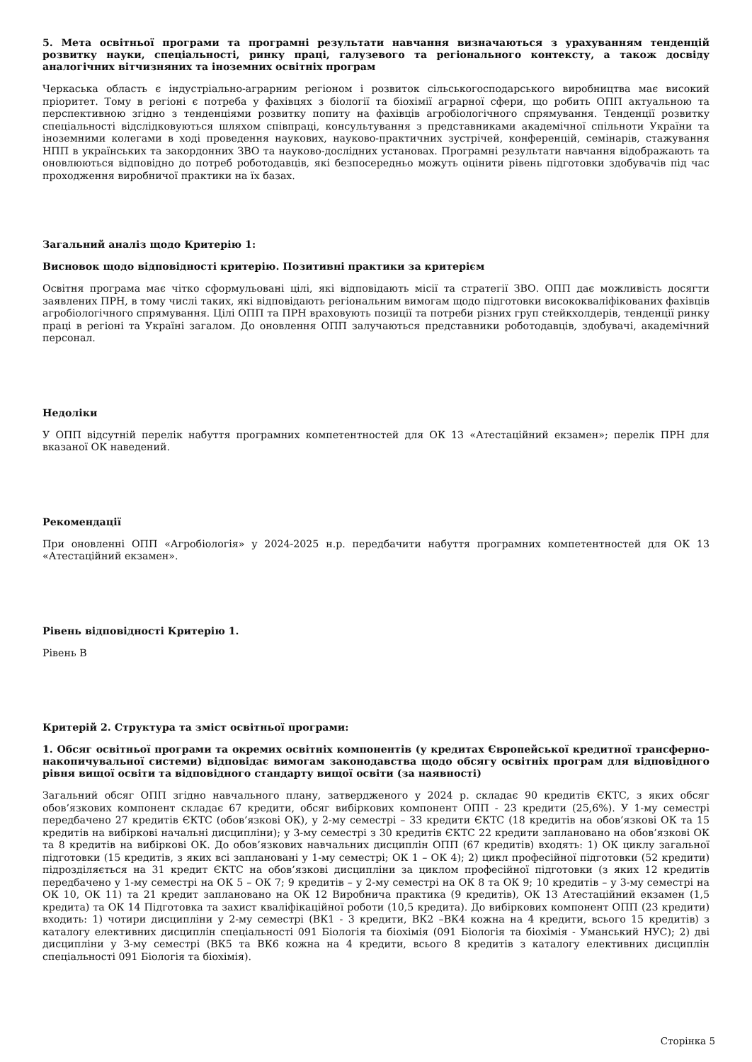5. Мета освітньої програми та програмні результати навчання визначаються з урахуванням тенденцій розвитку науки, спеціальності, ринку праці, галузевого та регіонального контексту, а також досвіду аналогічних вітчизняних та іноземних освітніх програм
Черкаська область є індустріально-аграрним регіоном і розвиток сільськогосподарського виробництва має високий пріоритет. Тому в регіоні є потреба у фахівцях з біології та біохімії аграрної сфери, що робить ОПП актуальною та перспективною згідно з тенденціями розвитку попиту на фахівців агробіологічного спрямування. Тенденції розвитку спеціальності відслідковуються шляхом співпраці, консультування з представниками академічної спільноти України та іноземними колегами в ході проведення наукових, науково-практичних зустрічей, конференцій, семінарів, стажування НПП в українських та закордонних ЗВО та науково-дослідних установах. Програмні результати навчання відображають та оновлюються відповідно до потреб роботодавців, які безпосередньо можуть оцінити рівень підготовки здобувачів під час проходження виробничої практики на їх базах.
Загальний аналіз щодо Критерію 1:
Висновок щодо відповідності критерію. Позитивні практики за критерієм
Освітня програма має чітко сформульовані цілі, які відповідають місії та стратегії ЗВО. ОПП дає можливість досягти заявлених ПРН, в тому числі таких, які відповідають регіональним вимогам щодо підготовки висококваліфікованих фахівців агробіологічного спрямування. Цілі ОПП та ПРН враховують позиції та потреби різних груп стейкхолдерів, тенденції ринку праці в регіоні та Україні загалом. До оновлення ОПП залучаються представники роботодавців, здобувачі, академічний персонал.
Недоліки
У ОПП відсутній перелік набуття програмних компетентностей для ОК 13 «Атестаційний екзамен»; перелік ПРН для вказаної ОК наведений.
Рекомендації
При оновленні ОПП «Агробіологія» у 2024-2025 н.р. передбачити набуття програмних компетентностей для ОК 13 «Атестаційний екзамен».
Рівень відповідності Критерію 1.
Рівень B
Критерій 2. Структура та зміст освітньої програми:
1. Обсяг освітньої програми та окремих освітніх компонентів (у кредитах Європейської кредитної трансферно-накопичувальної системи) відповідає вимогам законодавства щодо обсягу освітніх програм для відповідного рівня вищої освіти та відповідного стандарту вищої освіти (за наявності)
Загальний обсяг ОПП згідно навчального плану, затвердженого у 2024 р. складає 90 кредитів ЄКТС, з яких обсяг обов’язкових компонент складає 67 кредити, обсяг вибіркових компонент ОПП - 23 кредити (25,6%). У 1-му семестрі передбачено 27 кредитів ЄКТС (обов’язкові ОК), у 2-му семестрі – 33 кредити ЄКТС (18 кредитів на обов’язкові ОК та 15 кредитів на вибіркові начальні дисципліни); у 3-му семестрі з 30 кредитів ЄКТС 22 кредити заплановано на обов’язкові ОК та 8 кредитів на вибіркові ОК. До обов’язкових навчальних дисциплін ОПП (67 кредитів) входять: 1) ОК циклу загальної підготовки (15 кредитів, з яких всі заплановані у 1-му семестрі; ОК 1 – ОК 4); 2) цикл професійної підготовки (52 кредити) підрозділяється на 31 кредит ЄКТС на обов’язкові дисципліни за циклом професійної підготовки (з яких 12 кредитів передбачено у 1-му семестрі на ОК 5 – ОК 7; 9 кредитів – у 2-му семестрі на ОК 8 та ОК 9; 10 кредитів – у 3-му семестрі на ОК 10, ОК 11) та 21 кредит заплановано на ОК 12 Виробнича практика (9 кредитів), ОК 13 Атестаційний екзамен (1,5 кредита) та ОК 14 Підготовка та захист кваліфікаційної роботи (10,5 кредита). До вибіркових компонент ОПП (23 кредити) входить: 1) чотири дисципліни у 2-му семестрі (ВК1 - 3 кредити, ВК2 –ВК4 кожна на 4 кредити, всього 15 кредитів) з каталогу елективних дисциплін спеціальності 091 Біологія та біохімія (091 Біологія та біохімія - Уманський НУС); 2) дві дисципліни у 3-му семестрі (ВК5 та ВК6 кожна на 4 кредити, всього 8 кредитів з каталогу елективних дисциплін спеціальності 091 Біологія та біохімія).
Сторінка 5